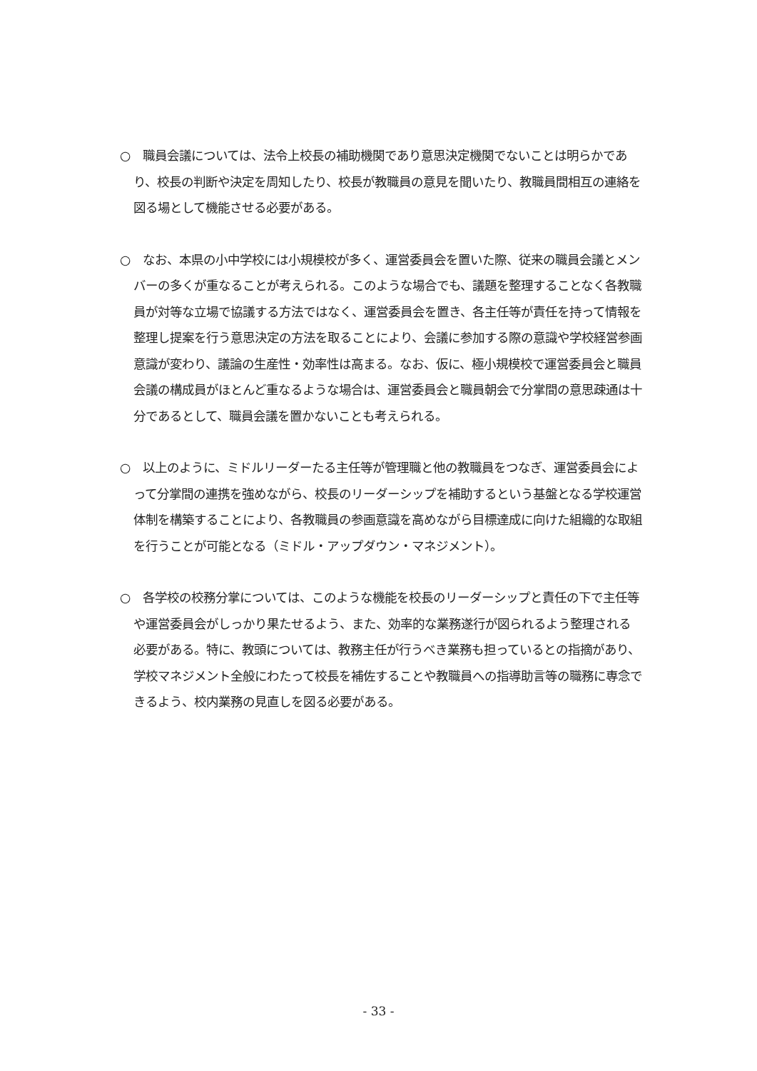○　職員会議については、法令上校長の補助機関であり意思決定機関でないことは明らかであり、校長の判断や決定を周知したり、校長が教職員の意見を聞いたり、教職員間相互の連絡を図る場として機能させる必要がある。
○　なお、本県の小中学校には小規模校が多く、運営委員会を置いた際、従来の職員会議とメンバーの多くが重なることが考えられる。このような場合でも、議題を整理することなく各教職員が対等な立場で協議する方法ではなく、運営委員会を置き、各主任等が責任を持って情報を整理し提案を行う意思決定の方法を取ることにより、会議に参加する際の意識や学校経営参画意識が変わり、議論の生産性・効率性は高まる。なお、仮に、極小規模校で運営委員会と職員会議の構成員がほとんど重なるような場合は、運営委員会と職員朝会で分掌間の意思疎通は十分であるとして、職員会議を置かないことも考えられる。
○　以上のように、ミドルリーダーたる主任等が管理職と他の教職員をつなぎ、運営委員会によって分掌間の連携を強めながら、校長のリーダーシップを補助するという基盤となる学校運営体制を構築することにより、各教職員の参画意識を高めながら目標達成に向けた組織的な取組を行うことが可能となる（ミドル・アップダウン・マネジメント）。
○　各学校の校務分掌については、このような機能を校長のリーダーシップと責任の下で主任等や運営委員会がしっかり果たせるよう、また、効率的な業務遂行が図られるよう整理される必要がある。特に、教頭については、教務主任が行うべき業務も担っているとの指摘があり、学校マネジメント全般にわたって校長を補佐することや教職員への指導助言等の職務に専念できるよう、校内業務の見直しを図る必要がある。
- 33 -